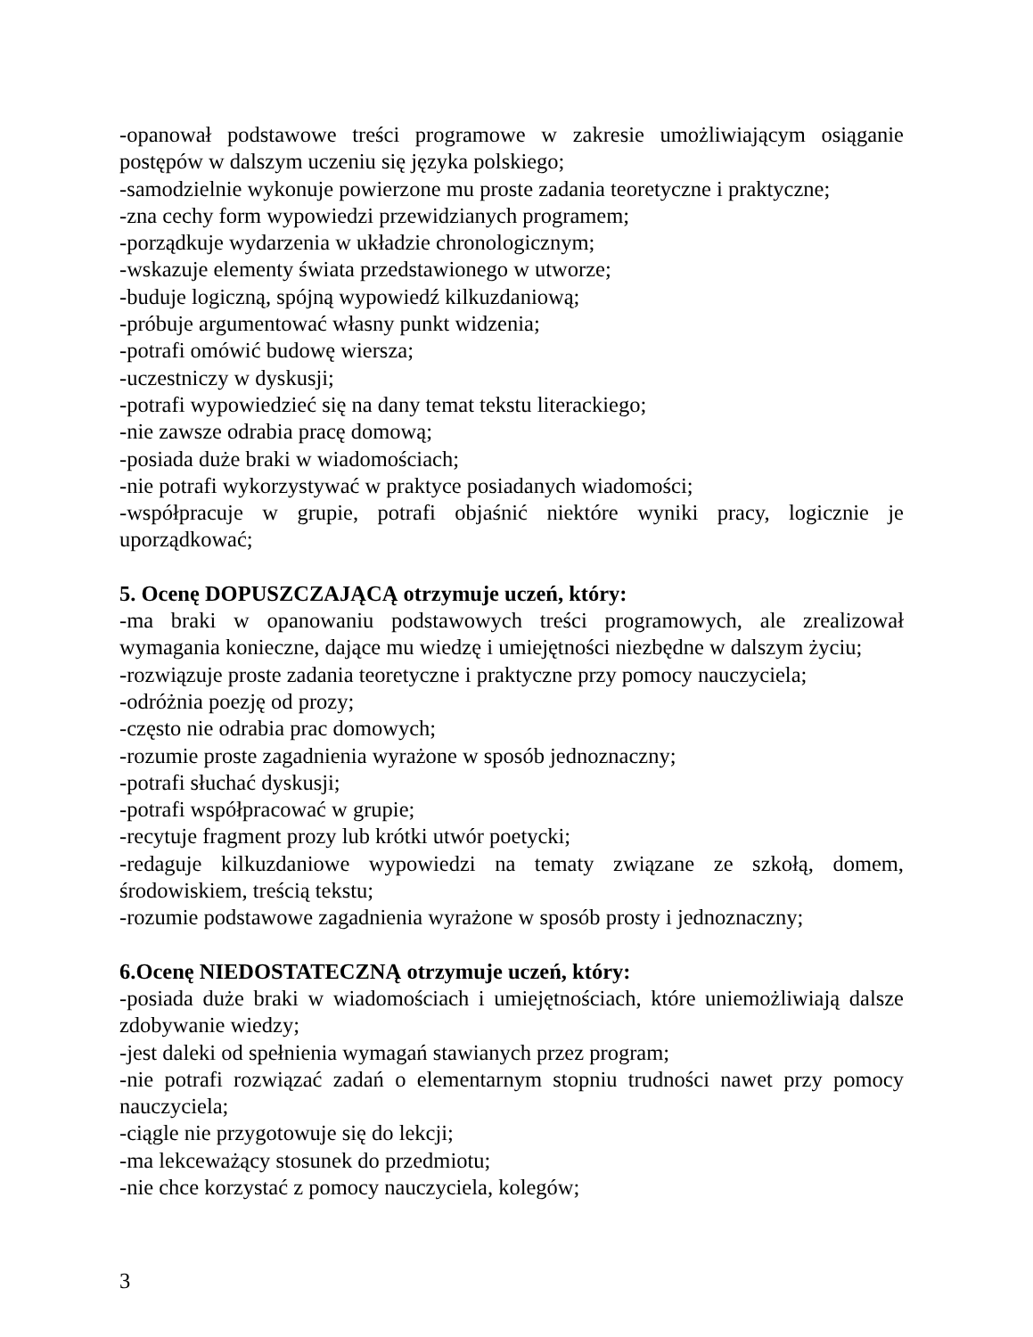-opanował podstawowe treści programowe w zakresie umożliwiającym osiąganie postępów w dalszym uczeniu się języka polskiego;
-samodzielnie wykonuje powierzone mu proste zadania teoretyczne i praktyczne;
-zna cechy form wypowiedzi przewidzianych programem;
-porządkuje wydarzenia w układzie chronologicznym;
-wskazuje elementy świata przedstawionego w utworze;
-buduje logiczną, spójną wypowiedź kilkuzdaniową;
-próbuje argumentować własny punkt widzenia;
-potrafi omówić budowę wiersza;
-uczestniczy w dyskusji;
-potrafi wypowiedzieć się na dany temat tekstu literackiego;
-nie zawsze odrabia pracę domową;
-posiada duże braki w wiadomościach;
-nie potrafi wykorzystywać w praktyce posiadanych wiadomości;
-współpracuje w grupie, potrafi objaśnić niektóre wyniki pracy, logicznie je uporządkować;
5. Ocenę DOPUSZCZAJĄCĄ otrzymuje uczeń, który:
-ma braki w opanowaniu podstawowych treści programowych, ale zrealizował wymagania konieczne, dające mu wiedzę i umiejętności niezbędne w dalszym życiu;
-rozwiązuje proste zadania teoretyczne i praktyczne przy pomocy nauczyciela;
-odróżnia poezję od prozy;
-często nie odrabia prac domowych;
-rozumie proste zagadnienia wyrażone w sposób jednoznaczny;
-potrafi słuchać dyskusji;
-potrafi współpracować w grupie;
-recytuje fragment prozy lub krótki utwór poetycki;
-redaguje kilkuzdaniowe wypowiedzi na tematy związane ze szkołą, domem, środowiskiem, treścią tekstu;
-rozumie podstawowe zagadnienia wyrażone w sposób prosty i jednoznaczny;
6.Ocenę NIEDOSTATECZNĄ otrzymuje uczeń, który:
-posiada duże braki w wiadomościach i umiejętnościach, które uniemożliwiają dalsze zdobywanie wiedzy;
-jest daleki od spełnienia wymagań stawianych przez program;
-nie potrafi rozwiązać zadań o elementarnym stopniu trudności nawet przy pomocy nauczyciela;
-ciągle nie przygotowuje się do lekcji;
-ma lekceważący stosunek do przedmiotu;
-nie chce korzystać z pomocy nauczyciela, kolegów;
3